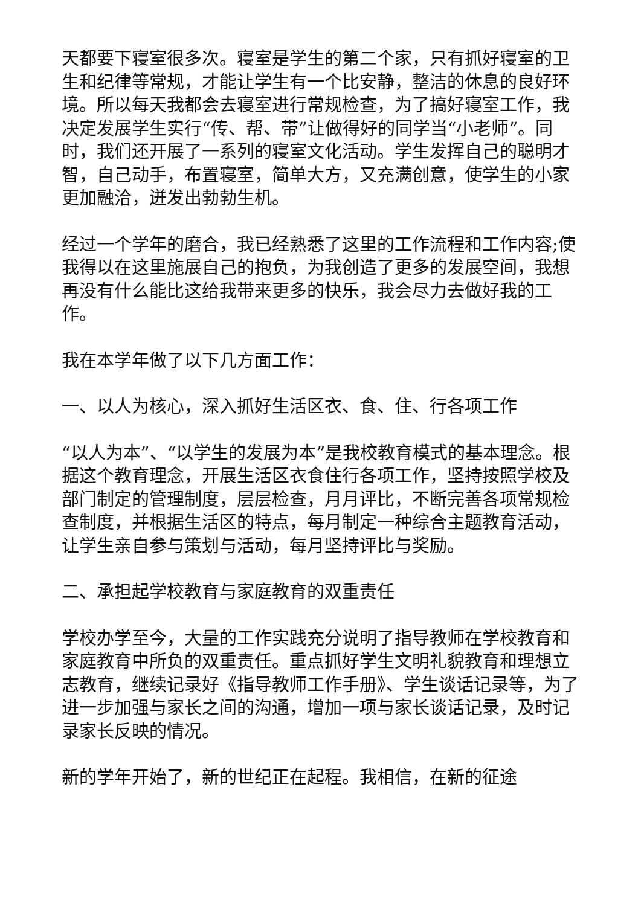天都要下寝室很多次。寝室是学生的第二个家，只有抓好寝室的卫生和纪律等常规，才能让学生有一个比安静，整洁的休息的良好环境。所以每天我都会去寝室进行常规检查，为了搞好寝室工作，我决定发展学生实行“传、帮、带”让做得好的同学当“小老师”。同时，我们还开展了一系列的寝室文化活动。学生发挥自己的聪明才智，自己动手，布置寝室，简单大方，又充满创意，使学生的小家更加融洽，迸发出勃勃生机。
经过一个学年的磨合，我已经熟悉了这里的工作流程和工作内容;使我得以在这里施展自己的抱负，为我创造了更多的发展空间，我想再没有什么能比这给我带来更多的快乐，我会尽力去做好我的工作。
我在本学年做了以下几方面工作：
一、以人为核心，深入抓好生活区衣、食、住、行各项工作
“以人为本”、“以学生的发展为本”是我校教育模式的基本理念。根据这个教育理念，开展生活区衣食住行各项工作，坚持按照学校及部门制定的管理制度，层层检查，月月评比，不断完善各项常规检查制度，并根据生活区的特点，每月制定一种综合主题教育活动，让学生亲自参与策划与活动，每月坚持评比与奖励。
二、承担起学校教育与家庭教育的双重责任
学校办学至今，大量的工作实践充分说明了指导教师在学校教育和家庭教育中所负的双重责任。重点抓好学生文明礼貌教育和理想立志教育，继续记录好《指导教师工作手册》、学生谈话记录等，为了进一步加强与家长之间的沟通，增加一项与家长谈话记录，及时记录家长反映的情况。
新的学年开始了，新的世纪正在起程。我相信，在新的征途